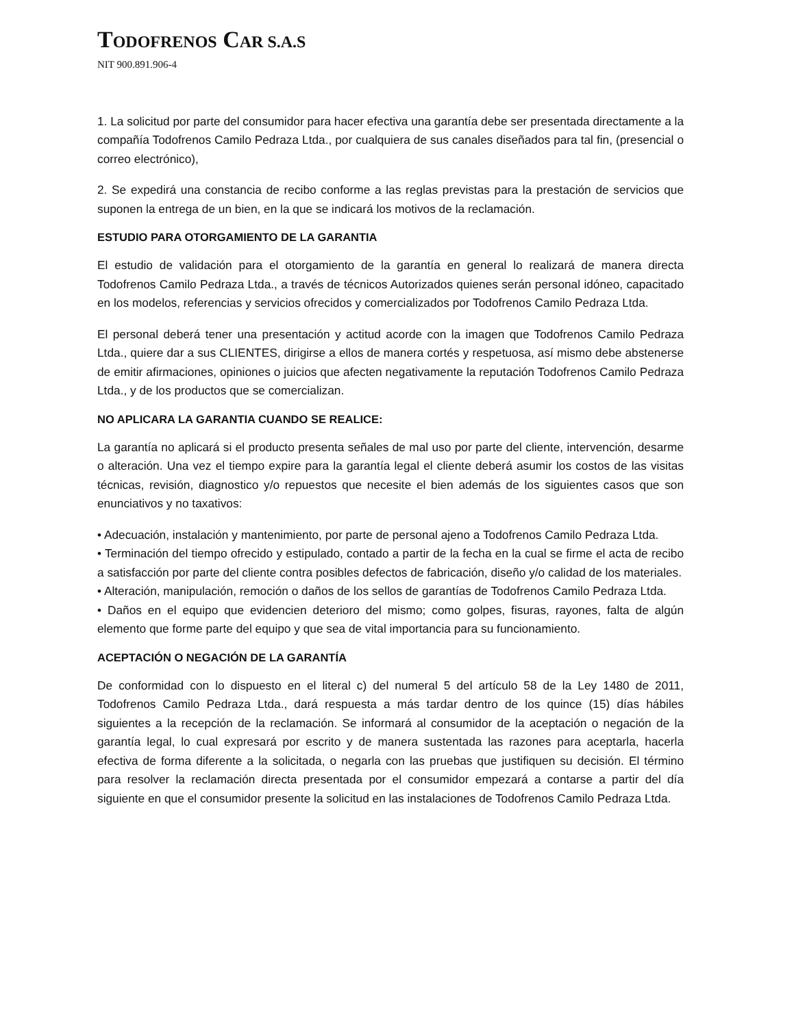TODOFRENOS CAR S.A.S
NIT 900.891.906-4
1. La solicitud por parte del consumidor para hacer efectiva una garantía debe ser presentada directamente a la compañía Todofrenos Camilo Pedraza Ltda., por cualquiera de sus canales diseñados para tal fin, (presencial o correo electrónico),
2. Se expedirá una constancia de recibo conforme a las reglas previstas para la prestación de servicios que suponen la entrega de un bien, en la que se indicará los motivos de la reclamación.
ESTUDIO PARA OTORGAMIENTO DE LA GARANTIA
El estudio de validación para el otorgamiento de la garantía en general lo realizará de manera directa Todofrenos Camilo Pedraza Ltda., a través de técnicos Autorizados quienes serán personal idóneo, capacitado en los modelos, referencias y servicios ofrecidos y comercializados por Todofrenos Camilo Pedraza Ltda.
El personal deberá tener una presentación y actitud acorde con la imagen que Todofrenos Camilo Pedraza Ltda., quiere dar a sus CLIENTES, dirigirse a ellos de manera cortés y respetuosa, así mismo debe abstenerse de emitir afirmaciones, opiniones o juicios que afecten negativamente la reputación Todofrenos Camilo Pedraza Ltda., y de los productos que se comercializan.
NO APLICARA LA GARANTIA CUANDO SE REALICE:
La garantía no aplicará si el producto presenta señales de mal uso por parte del cliente, intervención, desarme o alteración. Una vez el tiempo expire para la garantía legal el cliente deberá asumir los costos de las visitas técnicas, revisión, diagnostico y/o repuestos que necesite el bien además de los siguientes casos que son enunciativos y no taxativos:
• Adecuación, instalación y mantenimiento, por parte de personal ajeno a Todofrenos Camilo Pedraza Ltda.
• Terminación del tiempo ofrecido y estipulado, contado a partir de la fecha en la cual se firme el acta de recibo a satisfacción por parte del cliente contra posibles defectos de fabricación, diseño y/o calidad de los materiales.
• Alteración, manipulación, remoción o daños de los sellos de garantías de Todofrenos Camilo Pedraza Ltda.
• Daños en el equipo que evidencien deterioro del mismo; como golpes, fisuras, rayones, falta de algún elemento que forme parte del equipo y que sea de vital importancia para su funcionamiento.
ACEPTACIÓN O NEGACIÓN DE LA GARANTÍA
De conformidad con lo dispuesto en el literal c) del numeral 5 del artículo 58 de la Ley 1480 de 2011, Todofrenos Camilo Pedraza Ltda., dará respuesta a más tardar dentro de los quince (15) días hábiles siguientes a la recepción de la reclamación. Se informará al consumidor de la aceptación o negación de la garantía legal, lo cual expresará por escrito y de manera sustentada las razones para aceptarla, hacerla efectiva de forma diferente a la solicitada, o negarla con las pruebas que justifiquen su decisión. El término para resolver la reclamación directa presentada por el consumidor empezará a contarse a partir del día siguiente en que el consumidor presente la solicitud en las instalaciones de Todofrenos Camilo Pedraza Ltda.